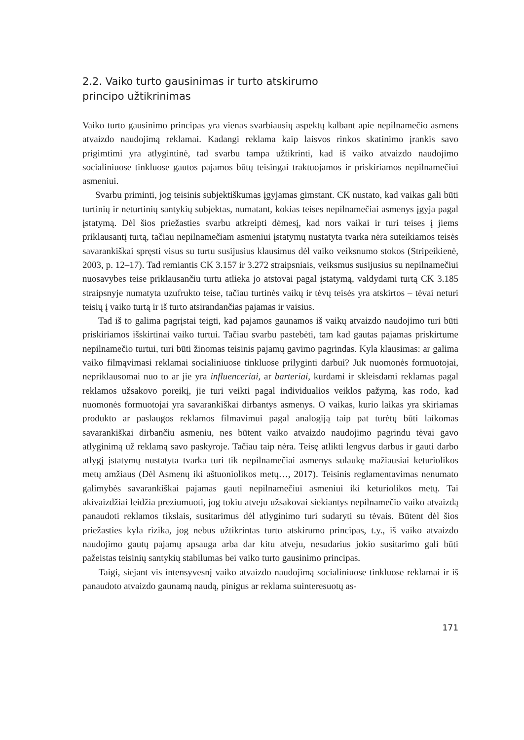2.2. Vaiko turto gausinimas ir turto atskirumo
principo užtikrinimas
Vaiko turto gausinimo principas yra vienas svarbiausių aspektų kalbant apie nepilnamečio asmens atvaizdo naudojimą reklamai. Kadangi reklama kaip laisvos rinkos skatinimo įrankis savo prigimtimi yra atlygintinė, tad svarbu tampa užtikrinti, kad iš vaiko atvaizdo naudojimo socialiniuose tinkluose gautos pajamos būtų teisingai traktuojamos ir priskiriamos nepilnamečiui asmeniui.
Svarbu priminti, jog teisinis subjektiškumas įgyjamas gimstant. CK nustato, kad vaikas gali būti turtinių ir neturtinių santykių subjektas, numatant, kokias teises nepilnamečiai asmenys įgyja pagal įstatymą. Dėl šios priežasties svarbu atkreipti dėmesį, kad nors vaikai ir turi teises į jiems priklausantį turtą, tačiau nepilnamečiam asmeniui įstatymų nustatyta tvarka nėra suteikiamos teisės savarankiškai spręsti visus su turtu susijusius klausimus dėl vaiko veiksnumo stokos (Stripeikienė, 2003, p. 12–17). Tad remiantis CK 3.157 ir 3.272 straipsniais, veiksmus susijusius su nepilnamečiui nuosavybes teise priklausančiu turtu atlieka jo atstovai pagal įstatymą, valdydami turtą CK 3.185 straipsnyje numatyta uzufrukto teise, tačiau turtinės vaikų ir tėvų teisės yra atskirtos – tėvai neturi teisių į vaiko turtą ir iš turto atsirandančias pajamas ir vaisius.
Tad iš to galima pagrįstai teigti, kad pajamos gaunamos iš vaikų atvaizdo naudojimo turi būti priskiriamos išskirtinai vaiko turtui. Tačiau svarbu pastebėti, tam kad gautas pajamas priskirtume nepilnamečio turtui, turi būti žinomas teisinis pajamų gavimo pagrindas. Kyla klausimas: ar galima vaiko filmąvimasi reklamai socialiniuose tinkluose prilyginti darbui? Juk nuomonės formuotojai, nepriklausomai nuo to ar jie yra influenceriai, ar barteriai, kurdami ir skleisdami reklamas pagal reklamos užsakovo poreikį, jie turi veikti pagal individualios veiklos pažymą, kas rodo, kad nuomonės formuotojai yra savarankiškai dirbantys asmenys. O vaikas, kurio laikas yra skiriamas produkto ar paslaugos reklamos filmavimui pagal analogiją taip pat turėtų būti laikomas savarankiškai dirbančiu asmeniu, nes būtent vaiko atvaizdo naudojimo pagrindu tėvai gavo atlyginimą už reklamą savo paskyroje. Tačiau taip nėra. Teisę atlikti lengvus darbus ir gauti darbo atlygį įstatymų nustatyta tvarka turi tik nepilnamečiai asmenys sulaukę mažiausiai keturiolikos metų amžiaus (Dėl Asmenų iki aštuoniolikos metų…, 2017). Teisinis reglamentavimas nenumato galimybės savarankiškai pajamas gauti nepilnamečiui asmeniui iki keturiolikos metų. Tai akivaizdžiai leidžia preziumuoti, jog tokiu atveju užsakovai siekiantys nepilnamečio vaiko atvaizdą panaudoti reklamos tikslais, susitarimus dėl atlyginimo turi sudaryti su tėvais. Būtent dėl šios priežasties kyla rizika, jog nebus užtikrintas turto atskirumo principas, t.y., iš vaiko atvaizdo naudojimo gautų pajamų apsauga arba dar kitu atveju, nesudarius jokio susitarimo gali būti pažeistas teisinių santykių stabilumas bei vaiko turto gausinimo principas.
Taigi, siejant vis intensyvesnį vaiko atvaizdo naudojimą socialiniuose tinkluose reklamai ir iš panaudoto atvaizdo gaunamą naudą, pinigus ar reklama suinteresuotų as-
171